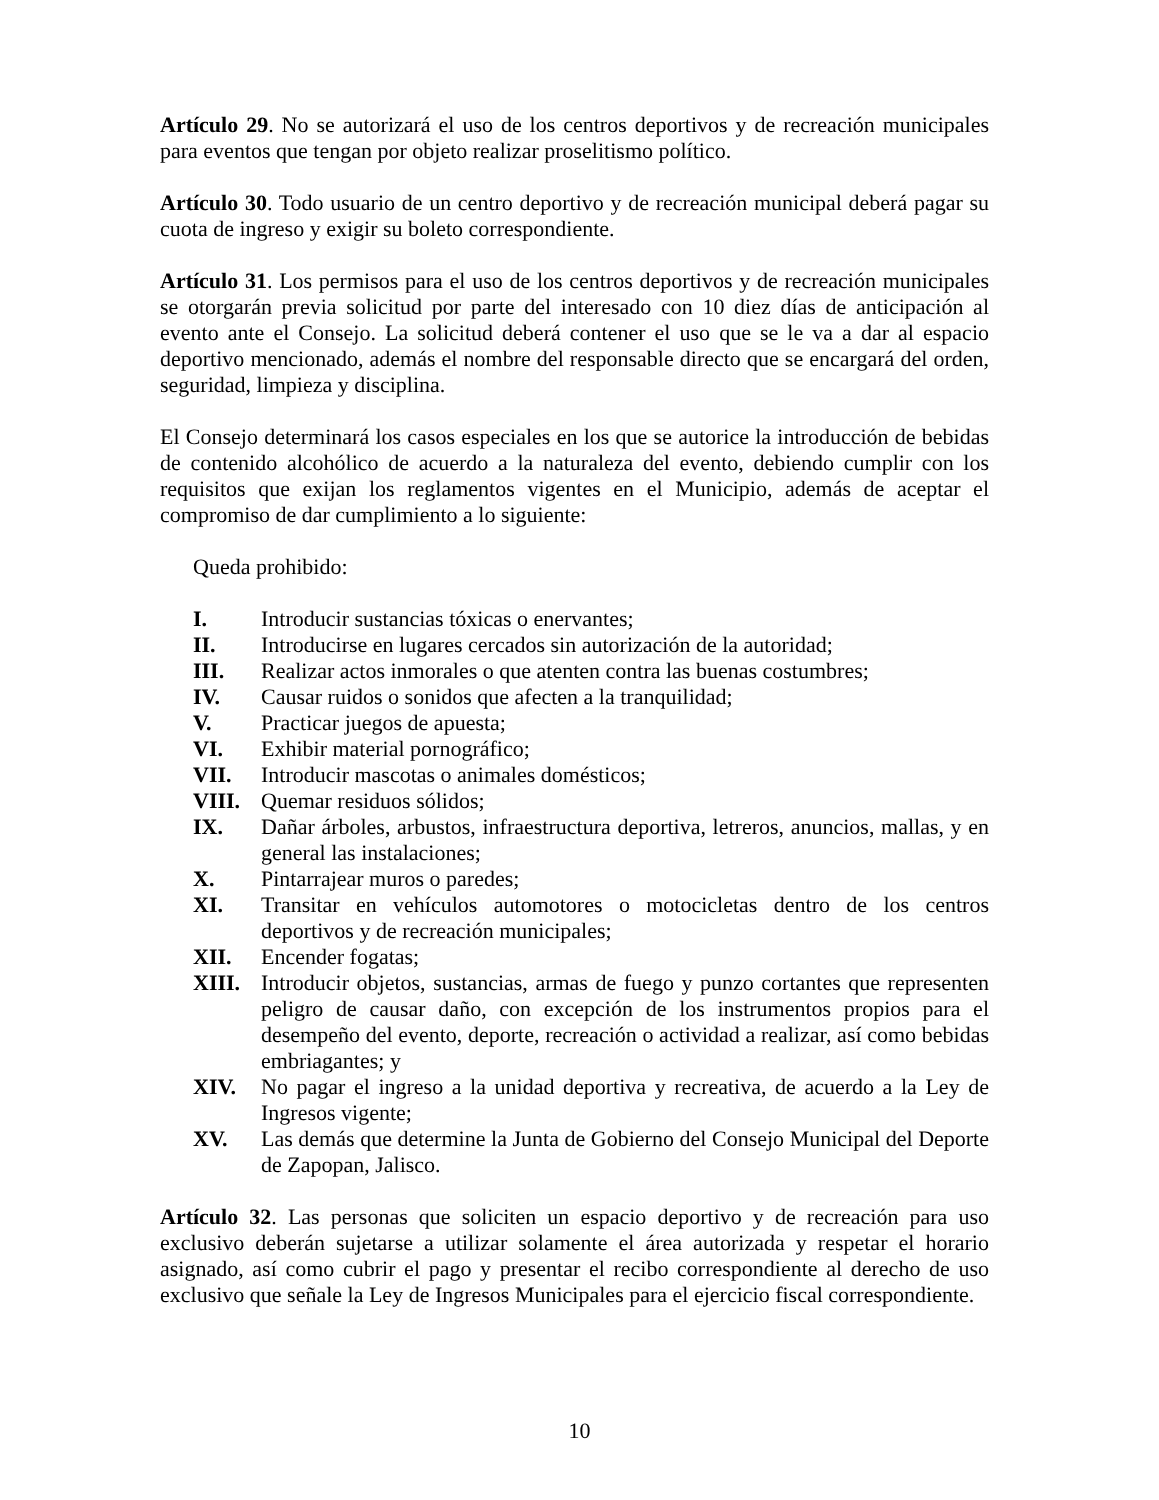Artículo 29. No se autorizará el uso de los centros deportivos y de recreación municipales para eventos que tengan por objeto realizar proselitismo político.
Artículo 30. Todo usuario de un centro deportivo y de recreación municipal deberá pagar su cuota de ingreso y exigir su boleto correspondiente.
Artículo 31. Los permisos para el uso de los centros deportivos y de recreación municipales se otorgarán previa solicitud por parte del interesado con 10 diez días de anticipación al evento ante el Consejo. La solicitud deberá contener el uso que se le va a dar al espacio deportivo mencionado, además el nombre del responsable directo que se encargará del orden, seguridad, limpieza y disciplina.
El Consejo determinará los casos especiales en los que se autorice la introducción de bebidas de contenido alcohólico de acuerdo a la naturaleza del evento, debiendo cumplir con los requisitos que exijan los reglamentos vigentes en el Municipio, además de aceptar el compromiso de dar cumplimiento a lo siguiente:
Queda prohibido:
I. Introducir sustancias tóxicas o enervantes;
II. Introducirse en lugares cercados sin autorización de la autoridad;
III. Realizar actos inmorales o que atenten contra las buenas costumbres;
IV. Causar ruidos o sonidos que afecten a la tranquilidad;
V. Practicar juegos de apuesta;
VI. Exhibir material pornográfico;
VII. Introducir mascotas o animales domésticos;
VIII. Quemar residuos sólidos;
IX. Dañar árboles, arbustos, infraestructura deportiva, letreros, anuncios, mallas, y en general las instalaciones;
X. Pintarrajear muros o paredes;
XI. Transitar en vehículos automotores o motocicletas dentro de los centros deportivos y de recreación municipales;
XII. Encender fogatas;
XIII. Introducir objetos, sustancias, armas de fuego y punzo cortantes que representen peligro de causar daño, con excepción de los instrumentos propios para el desempeño del evento, deporte, recreación o actividad a realizar, así como bebidas embriagantes; y
XIV. No pagar el ingreso a la unidad deportiva y recreativa, de acuerdo a la Ley de Ingresos vigente;
XV. Las demás que determine la Junta de Gobierno del Consejo Municipal del Deporte de Zapopan, Jalisco.
Artículo 32. Las personas que soliciten un espacio deportivo y de recreación para uso exclusivo deberán sujetarse a utilizar solamente el área autorizada y respetar el horario asignado, así como cubrir el pago y presentar el recibo correspondiente al derecho de uso exclusivo que señale la Ley de Ingresos Municipales para el ejercicio fiscal correspondiente.
10